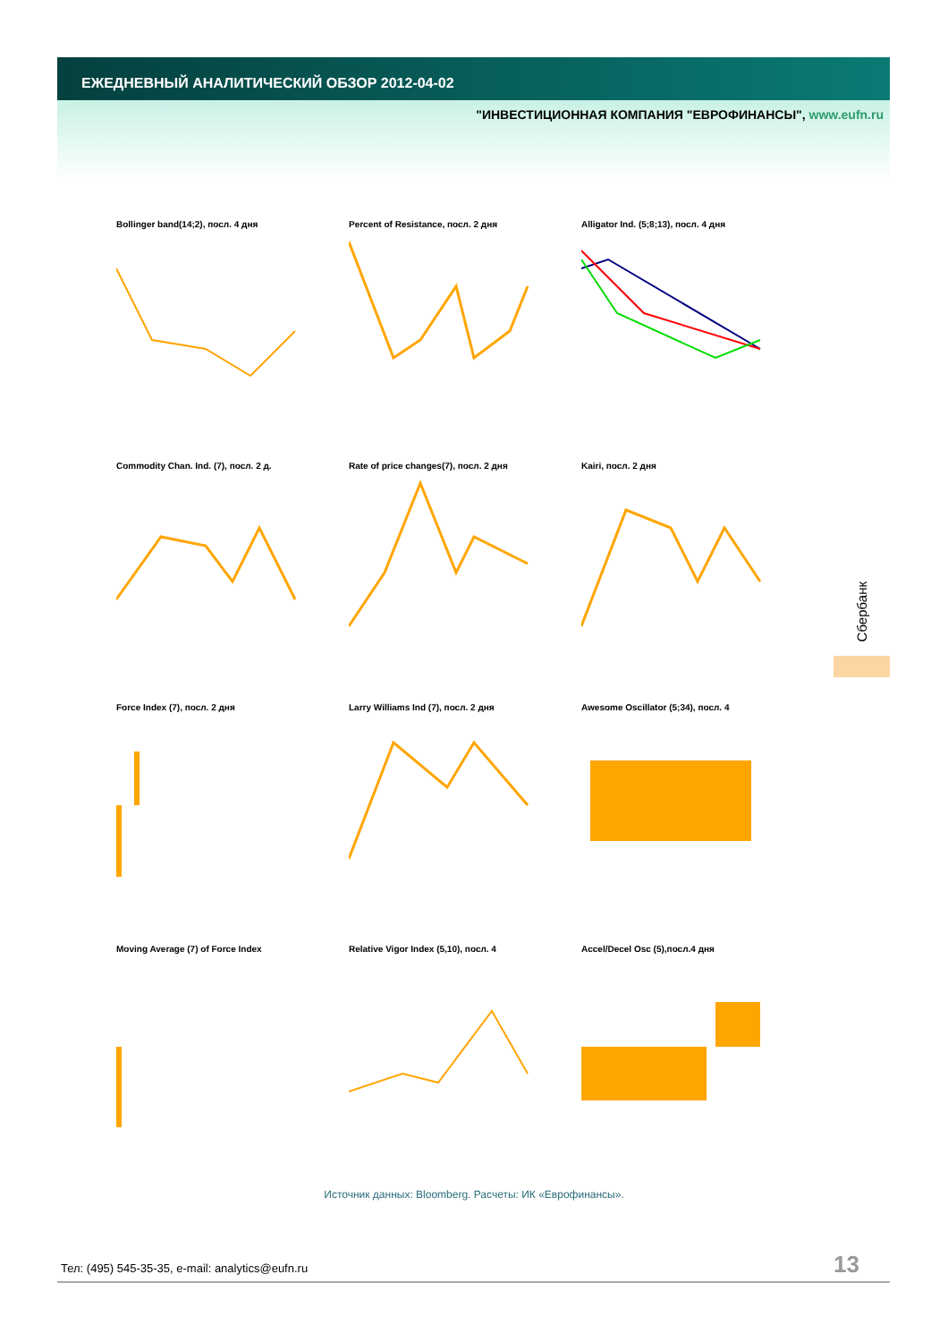ЕЖЕДНЕВНЫЙ АНАЛИТИЧЕСКИЙ ОБЗОР 2012-04-02
"ИНВЕСТИЦИОННАЯ КОМПАНИЯ "ЕВРОФИНАНСЫ", www.eufn.ru
Bollinger band(14;2), посл. 4 дня
Percent of Resistance, посл. 2 дня
Alligator Ind. (5;8;13), посл. 4 дня
Commodity Chan. Ind. (7), посл. 2 д.
Rate of price changes(7), посл. 2 дня
Kairi, посл. 2 дня
Force Index (7), посл. 2 дня
Larry Williams Ind (7), посл. 2 дня
Awesome Oscillator (5;34), посл. 4
Moving Average (7) of Force Index
Relative Vigor Index (5,10), посл. 4
Accel/Decel Osc (5),посл.4 дня
Сбербанк
Источник данных: Bloomberg. Расчеты: ИК «Еврофинансы».
Тел: (495) 545-35-35, e-mail: analytics@eufn.ru
13